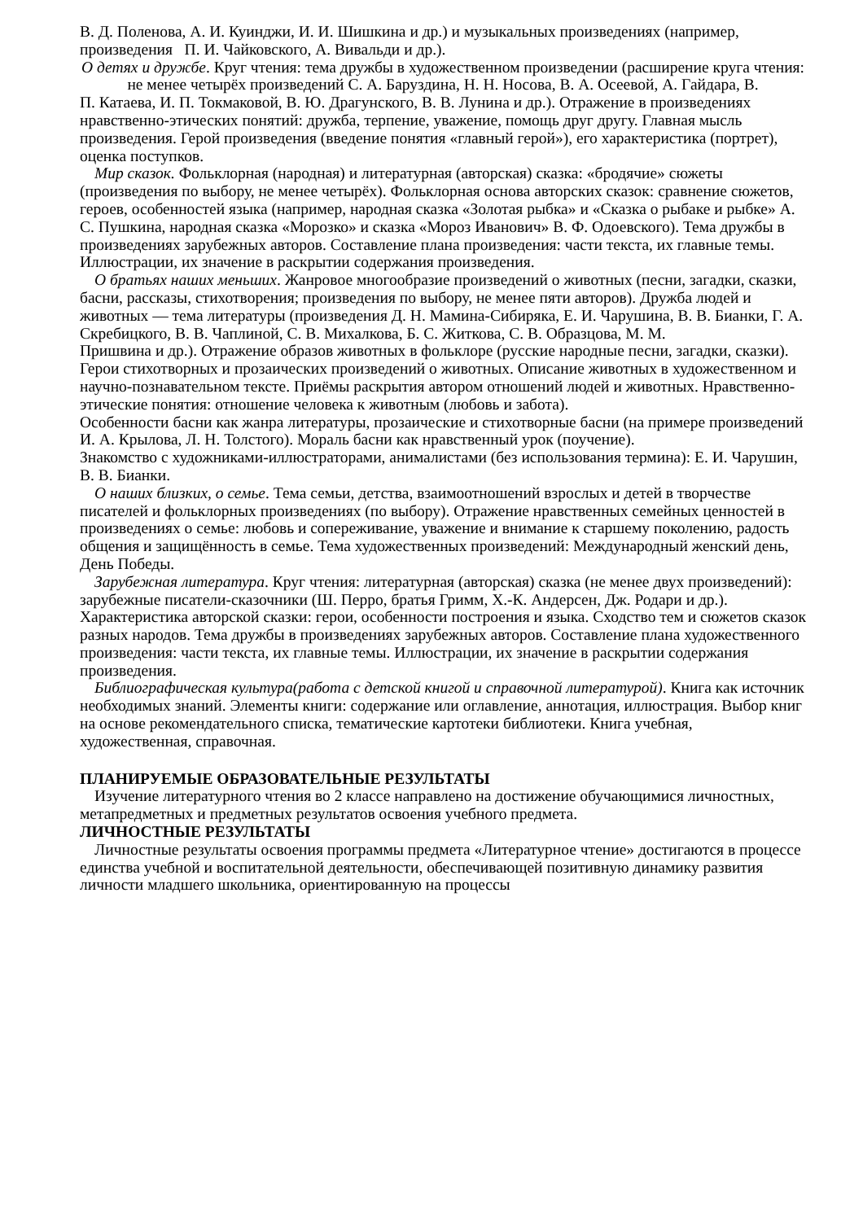В. Д. Поленова, А. И. Куинджи, И. И. Шишкина и др.) и музыкальных произведениях (например, произведения П. И. Чайковского, А. Вивальди и др.).
О детях и дружбе. Круг чтения: тема дружбы в художественном произведении (расширение круга чтения: не менее четырёх произведений С. А. Баруздина, Н. Н. Носова, В. А. Осеевой, А. Гайдара, В.
П. Катаева, И. П. Токмаковой, В. Ю. Драгунского, В. В. Лунина и др.). Отражение в произведениях нравственно-этических понятий: дружба, терпение, уважение, помощь друг другу. Главная мысль произведения. Герой произведения (введение понятия «главный герой»), его характеристика (портрет), оценка поступков.
Мир сказок. Фольклорная (народная) и литературная (авторская) сказка: «бродячие» сюжеты (произведения по выбору, не менее четырёх). Фольклорная основа авторских сказок: сравнение сюжетов, героев, особенностей языка (например, народная сказка «Золотая рыбка» и «Сказка о рыбаке и рыбке» А. С. Пушкина, народная сказка «Морозко» и сказка «Мороз Иванович» В. Ф. Одоевского). Тема дружбы в произведениях зарубежных авторов. Составление плана произведения: части текста, их главные темы. Иллюстрации, их значение в раскрытии содержания произведения.
О братьях наших меньших. Жанровое многообразие произведений о животных (песни, загадки, сказки, басни, рассказы, стихотворения; произведения по выбору, не менее пяти авторов). Дружба людей и животных — тема литературы (произведения Д. Н. Мамина-Сибиряка, Е. И. Чарушина, В. В. Бианки, Г. А. Скребицкого, В. В. Чаплиной, С. В. Михалкова, Б. С. Житкова, С. В. Образцова, М. М.
Пришвина и др.). Отражение образов животных в фольклоре (русские народные песни, загадки, сказки). Герои стихотворных и прозаических произведений о животных. Описание животных в художественном и научно-познавательном тексте. Приёмы раскрытия автором отношений людей и животных. Нравственно-этические понятия: отношение человека к животным (любовь и забота).
Особенности басни как жанра литературы, прозаические и стихотворные басни (на примере произведений И. А. Крылова, Л. Н. Толстого). Мораль басни как нравственный урок (поучение).
Знакомство с художниками-иллюстраторами, анималистами (без использования термина): Е. И. Чарушин, В. В. Бианки.
О наших близких, о семье. Тема семьи, детства, взаимоотношений взрослых и детей в творчестве писателей и фольклорных произведениях (по выбору). Отражение нравственных семейных ценностей в произведениях о семье: любовь и сопереживание, уважение и внимание к старшему поколению, радость общения и защищённость в семье. Тема художественных произведений: Международный женский день, День Победы.
Зарубежная литература. Круг чтения: литературная (авторская) сказка (не менее двух произведений): зарубежные писатели-сказочники (Ш. Перро, братья Гримм, Х.-К. Андерсен, Дж. Родари и др.). Характеристика авторской сказки: герои, особенности построения и языка. Сходство тем и сюжетов сказок разных народов. Тема дружбы в произведениях зарубежных авторов. Составление плана художественного произведения: части текста, их главные темы. Иллюстрации, их значение в раскрытии содержания произведения.
Библиографическая культура(работа с детской книгой и справочной литературой). Книга как источник необходимых знаний. Элементы книги: содержание или оглавление, аннотация, иллюстрация. Выбор книг на основе рекомендательного списка, тематические картотеки библиотеки. Книга учебная, художественная, справочная.
ПЛАНИРУЕМЫЕ ОБРАЗОВАТЕЛЬНЫЕ РЕЗУЛЬТАТЫ
Изучение литературного чтения во 2 классе направлено на достижение обучающимися личностных, метапредметных и предметных результатов освоения учебного предмета.
ЛИЧНОСТНЫЕ РЕЗУЛЬТАТЫ
Личностные результаты освоения программы предмета «Литературное чтение» достигаются в процессе единства учебной и воспитательной деятельности, обеспечивающей позитивную динамику развития личности младшего школьника, ориентированную на процессы